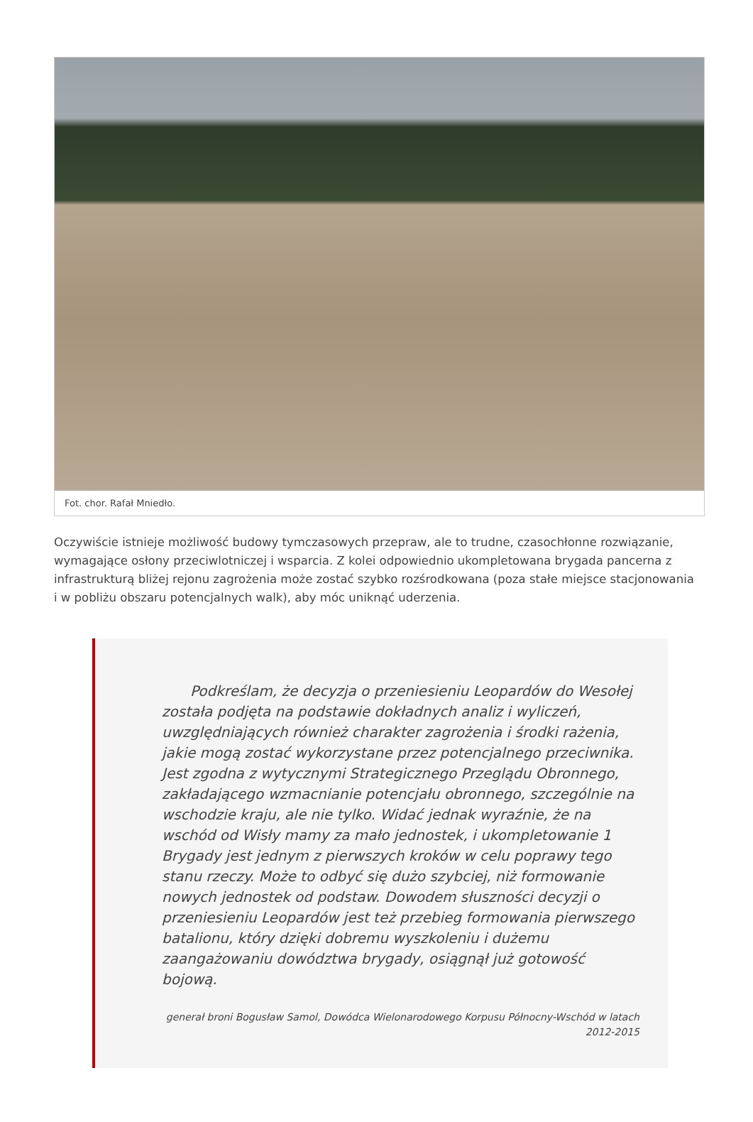Fot. chor. Rafał Mniedło.
Oczywiście istnieje możliwość budowy tymczasowych przepraw, ale to trudne, czasochłonne rozwiązanie, wymagające osłony przeciwlotniczej i wsparcia. Z kolei odpowiednio ukompletowana brygada pancerna z infrastrukturą bliżej rejonu zagrożenia może zostać szybko rozśrodkowana (poza stałe miejsce stacjonowania i w pobliżu obszaru potencjalnych walk), aby móc uniknąć uderzenia.
Podkreślam, że decyzja o przeniesieniu Leopardów do Wesołej została podjęta na podstawie dokładnych analiz i wyliczeń, uwzględniających również charakter zagrożenia i środki rażenia, jakie mogą zostać wykorzystane przez potencjalnego przeciwnika. Jest zgodna z wytycznymi Strategicznego Przeglądu Obronnego, zakładającego wzmacnianie potencjału obronnego, szczególnie na wschodzie kraju, ale nie tylko. Widać jednak wyraźnie, że na wschód od Wisły mamy za mało jednostek, i ukompletowanie 1 Brygady jest jednym z pierwszych kroków w celu poprawy tego stanu rzeczy. Może to odbyć się dużo szybciej, niż formowanie nowych jednostek od podstaw. Dowodem słuszności decyzji o przeniesieniu Leopardów jest też przebieg formowania pierwszego batalionu, który dzięki dobremu wyszkoleniu i dużemu zaangażowaniu dowództwa brygady, osiągnął już gotowość bojową.
generał broni Bogusław Samol, Dowódca Wielonarodowego Korpusu Północny-Wschód w latach 2012-2015